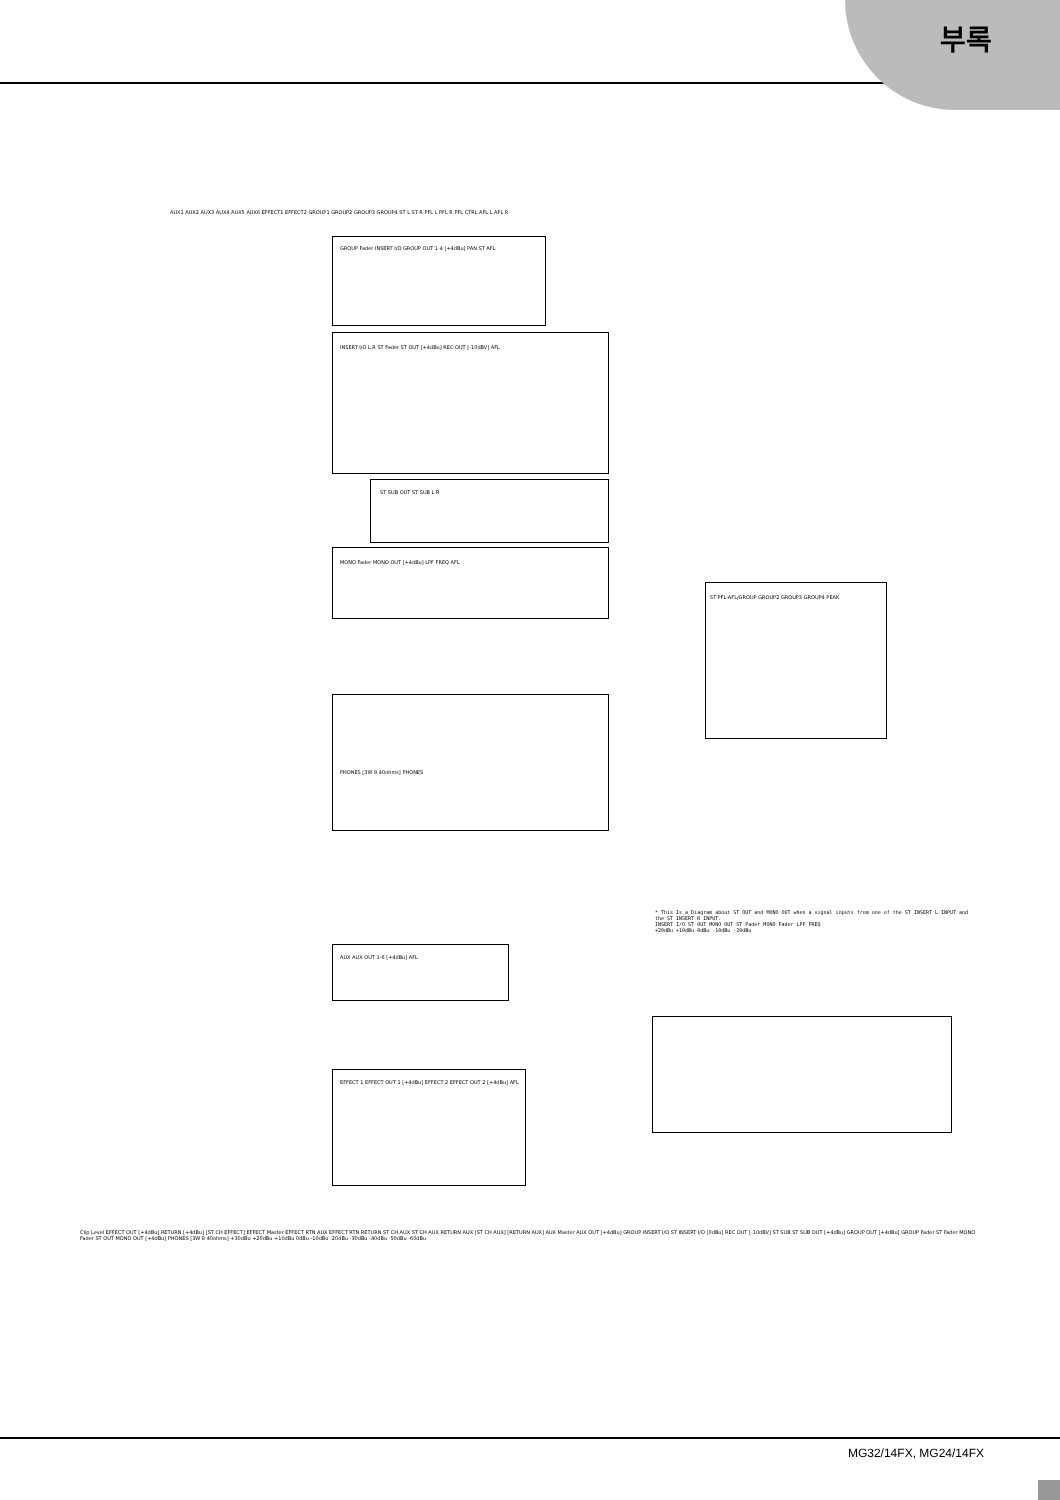부록
AUX1 AUX2 AUX3 AUX4 AUX5 AUX6 EFFECT1 EFFECT2 GROUP1 GROUP2 GROUP3 GROUP4 ST L ST R PFL L PFL R PFL CTRL AFL L AFL R
GROUP Fader INSERT I/O GROUP OUT 1-4 [+4dBu] PAN ST AFL
INSERT I/O L R ST Fader ST OUT [+4dBu] REC OUT [-10dBV] AFL
ST SUB OUT ST SUB L R
MONO Fader MONO OUT [+4dBu] LPF FREQ AFL
ST-PFL-AFL/GROUP GROUP2 GROUP3 GROUP4 PEAK
PHONES [3W 8 40ohms] PHONES
AUX AUX OUT 1-6 [+4dBu] AFL
EFFECT 1 EFFECT OUT 1 [+4dBu] EFFECT 2 EFFECT OUT 2 [+4dBu] AFL
* This Is a Diagram about ST OUT and MONO OUT when a signal inputs from one of the ST INSERT L INPUT and the ST INSERT R INPUT.
INSERT I/O ST OUT MONO OUT ST Fader MONO Fader LPF FREQ
+20dBu +10dBu 0dBu -10dBu -20dBu
Clip Level EFFECT OUT [+4dBu] RETURN [+4dBu] [ST CH EFFECT] EFFECT Master EFFECT RTN AUX EFFECT RTN RETURN ST CH AUX ST CH AUX RETURN AUX [ST CH AUX] [RETURN AUX] AUX Master AUX OUT [+4dBu] GROUP INSERT I/O ST INSERT I/O [0dBu] REC OUT [-10dBV] ST SUB ST SUB OUT [+4dBu] GROUP OUT [+4dBu] GROUP Fader ST Fader MONO Fader ST OUT MONO OUT [+4dBu] PHONES [3W 8 40ohms] +30dBu +20dBu +10dBu 0dBu -10dBu -20dBu -30dBu -40dBu -50dBu -60dBu
MG32/14FX, MG24/14FX